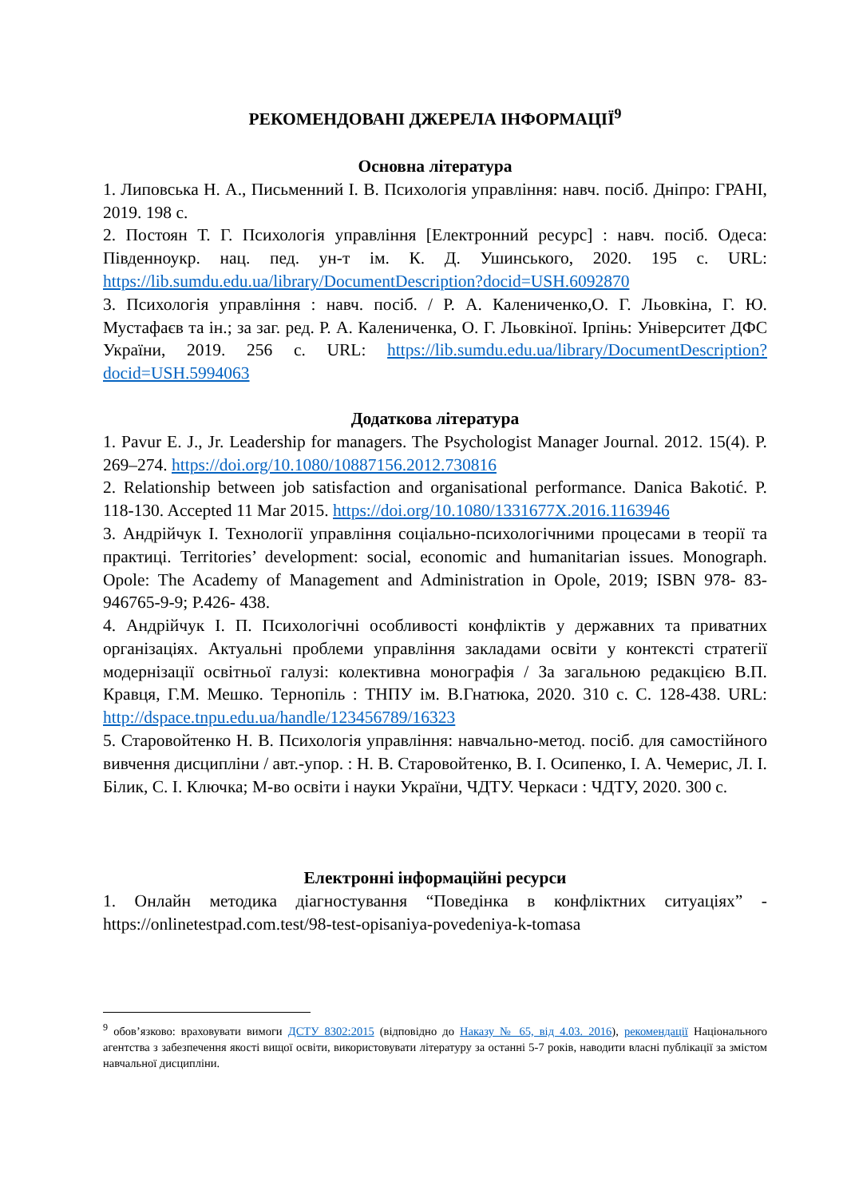РЕКОМЕНДОВАНІ ДЖЕРЕЛА ІНФОРМАЦІЇ<sup>9</sup>
Основна література
1. Липовська Н. А., Письменний І. В. Психологія управління: навч. посіб. Дніпро: ГРАНІ, 2019. 198 с.
2. Постоян Т. Г. Психологія управління [Електронний ресурс] : навч. посіб. Одеса: Південноукр. нац. пед. ун-т ім. К. Д. Ушинського, 2020. 195 с. URL: https://lib.sumdu.edu.ua/library/DocumentDescription?docid=USH.6092870
3. Психологія управління : навч. посіб. / Р. А. Калениченко,О. Г. Льовкіна, Г. Ю. Мустафаєв та ін.; за заг. ред. Р. А. Калениченка, О. Г. Льовкіної. Ірпінь: Університет ДФС України, 2019. 256 с. URL: https://lib.sumdu.edu.ua/library/DocumentDescription?docid=USH.5994063
Додаткова література
1. Pavur E. J., Jr. Leadership for managers. The Psychologist Manager Journal. 2012. 15(4). P. 269–274. https://doi.org/10.1080/10887156.2012.730816
2. Relationship between job satisfaction and organisational performance. Danica Bakotić. P. 118-130. Accepted 11 Mar 2015. https://doi.org/10.1080/1331677X.2016.1163946
3. Андрійчук І. Технології управління соціально-психологічними процесами в теорії та практиці. Territories’ development: social, economic and humanitarian issues. Monograph. Opole: The Academy of Management and Administration in Opole, 2019; ISBN 978- 83-946765-9-9; P.426- 438.
4. Андрійчук І. П. Психологічні особливості конфліктів у державних та приватних організаціях. Актуальні проблеми управління закладами освіти у контексті стратегії модернізації освітньої галузі: колективна монографія / За загальною редакцією В.П. Кравця, Г.М. Мешко. Тернопіль : ТНПУ ім. В.Гнатюка, 2020. 310 с. С. 128-438. URL: http://dspace.tnpu.edu.ua/handle/123456789/16323
5. Старовойтенко Н. В. Психологія управління: навчально-метод. посіб. для самостійного вивчення дисципліни / авт.-упор. : Н. В. Старовойтенко, В. І. Осипенко, І. А. Чемерис, Л. І. Білик, С. І. Ключка; М-во освіти і науки України, ЧДТУ. Черкаси : ЧДТУ, 2020. 300 с.
Електронні інформаційні ресурси
1. Онлайн методика діагностування “Поведінка в конфліктних ситуаціях” - https://onlinetestpad.com.test/98-test-opisaniya-povedeniya-k-tomasa
<sup>9</sup> обов’язково: враховувати вимоги ДСТУ 8302:2015 (відповідно до Наказу № 65, від 4.03. 2016), рекомендації Національного агентства з забезпечення якості вищої освіти, використовувати літературу за останні 5-7 років, наводити власні публікації за змістом навчальної дисципліни.